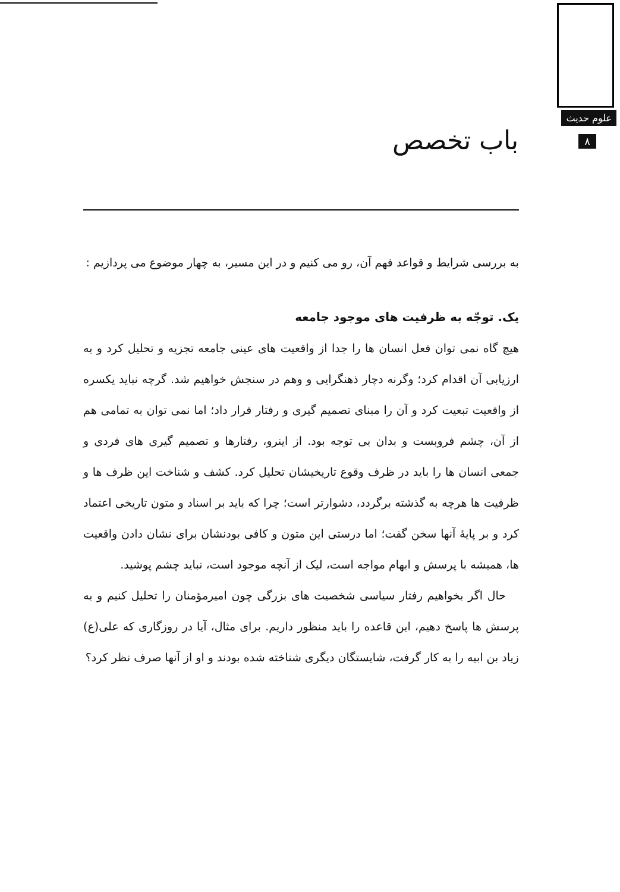علوم حدیث
۸ باب تخصص
به بررسی شرایط و قواعد فهم آن، رو می کنیم و در این مسیر، به چهار موضوع می پردازیم :
یک. توجّه به ظرفیت های موجود جامعه
هیچ گاه نمی توان فعل انسان ها را جدا از واقعیت های عینی جامعه تجزیه و تحلیل کرد و به ارزیابی آن اقدام کرد؛ وگرنه دچار ذهنگرایی و وهم در سنجش خواهیم شد. گرچه نباید یکسره از واقعیت تبعیت کرد و آن را مبنای تصمیم گیری و رفتار قرار داد؛ اما نمی توان به تمامی هم از آن، چشم فروبست و بدان بی توجه بود. از اینرو، رفتارها و تصمیم گیری های فردی و جمعی انسان ها را باید در ظرف وقوع تاریخیشان تحلیل کرد. کشف و شناخت این ظرف ها و ظرفیت ها هرچه به گذشته برگردد، دشوارتر است؛ چرا که باید بر اسناد و متون تاریخی اعتماد کرد و بر پایهٔ آنها سخن گفت؛ اما درستی این متون و کافی بودنشان برای نشان دادن واقعیت ها، همیشه با پرسش و ابهام مواجه است، لیک از آنچه موجود است، نباید چشم پوشید.
حال اگر بخواهیم رفتار سیاسی شخصیت های بزرگی چون امیرمؤمنان را تحلیل کنیم و به پرسش ها پاسخ دهیم، این قاعده را باید منظور داریم. برای مثال، آیا در روزگاری که علی(ع) زیاد بن ابیه را به کار گرفت، شایستگان دیگری شناخته شده بودند و او از آنها صرف نظر کرد؟